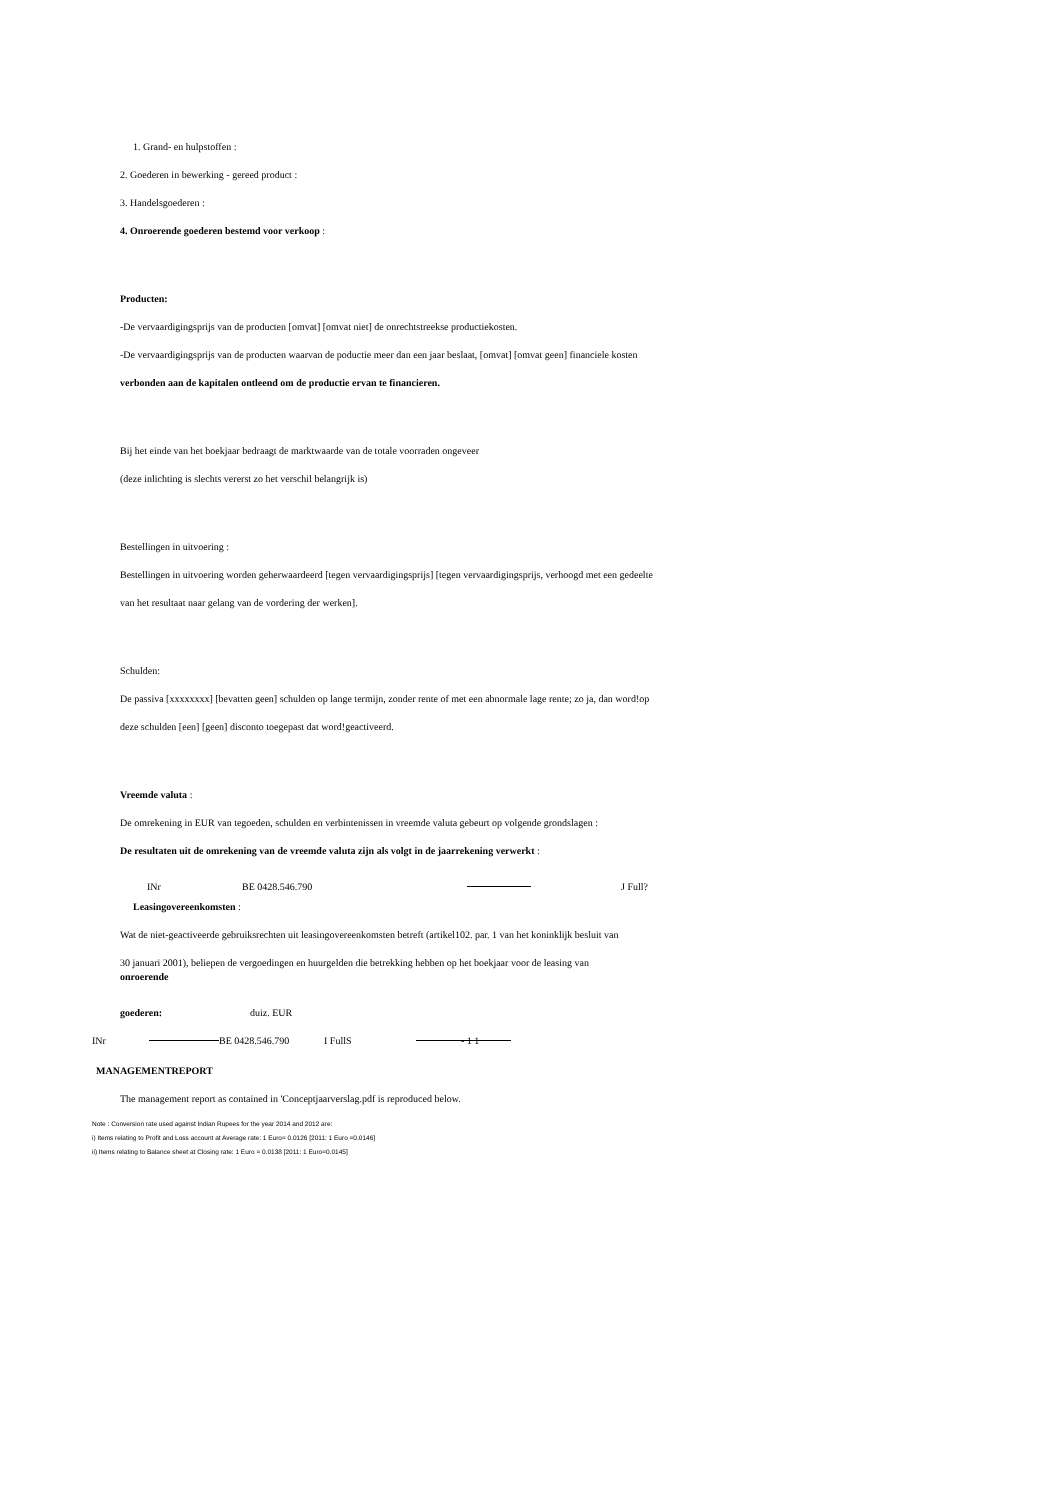1. Grand- en hulpstoffen :
2. Goederen in bewerking - gereed product :
3. Handelsgoederen :
4. Onroerende goederen bestemd voor verkoop :
Producten:
-De vervaardigingsprijs van de producten [omvat] [omvat niet] de onrechtstreekse productiekosten.
-De vervaardigingsprijs van de producten waarvan de poductie meer dan een jaar beslaat, [omvat] [omvat geen] financiele kosten
verbonden aan de kapitalen ontleend om de productie ervan te financieren.
Bij het einde van het boekjaar bedraagt de marktwaarde van de totale voorraden ongeveer
(deze inlichting is slechts vererst zo het verschil belangrijk is)
Bestellingen in uitvoering :
Bestellingen in uitvoering worden geherwaardeerd [tegen vervaardigingsprijs] [tegen vervaardigingsprijs, verhoogd met een gedeelte
van het resultaat naar gelang van de vordering der werken].
Schulden:
De passiva [xxxxxxxx] [bevatten geen] schulden op lange termijn, zonder rente of met een abnormale lage rente; zo ja, dan word!op
deze schulden [een] [geen] disconto toegepast dat word!geactiveerd.
Vreemde valuta :
De omrekening in EUR van tegoeden, schulden en verbintenissen in vreemde valuta gebeurt op volgende grondslagen :
De resultaten uit de omrekening van de vreemde valuta zijn als volgt in de jaarrekening verwerkt :
INr BE 0428.546.790 J Full?
Leasingovereenkomsten :
Wat de niet-geactiveerde gebruiksrechten uit leasingovereenkomsten betreft (artikel102. par. 1 van het koninklijk besluit van
30 januari 2001), beliepen de vergoedingen en huurgelden die betrekking hebben op het boekjaar voor de leasing van
onroerende
goederen: duiz. EUR
INr BE 0428.546.790 I FullS - 1 1
MANAGEMENTREPORT
The management report as contained in 'Conceptjaarverslag.pdf is reproduced below.
Note : Conversion rate used against Indian Rupees for the year 2014 and 2012 are:
i) Items relating to Profit and Loss account at Average rate: 1 Euro= 0.0126 [2011: 1 Euro =0.0146]
ii) Items relating to Balance sheet at Closing rate: 1 Euro = 0.0138 [2011: 1 Euro=0.0145]